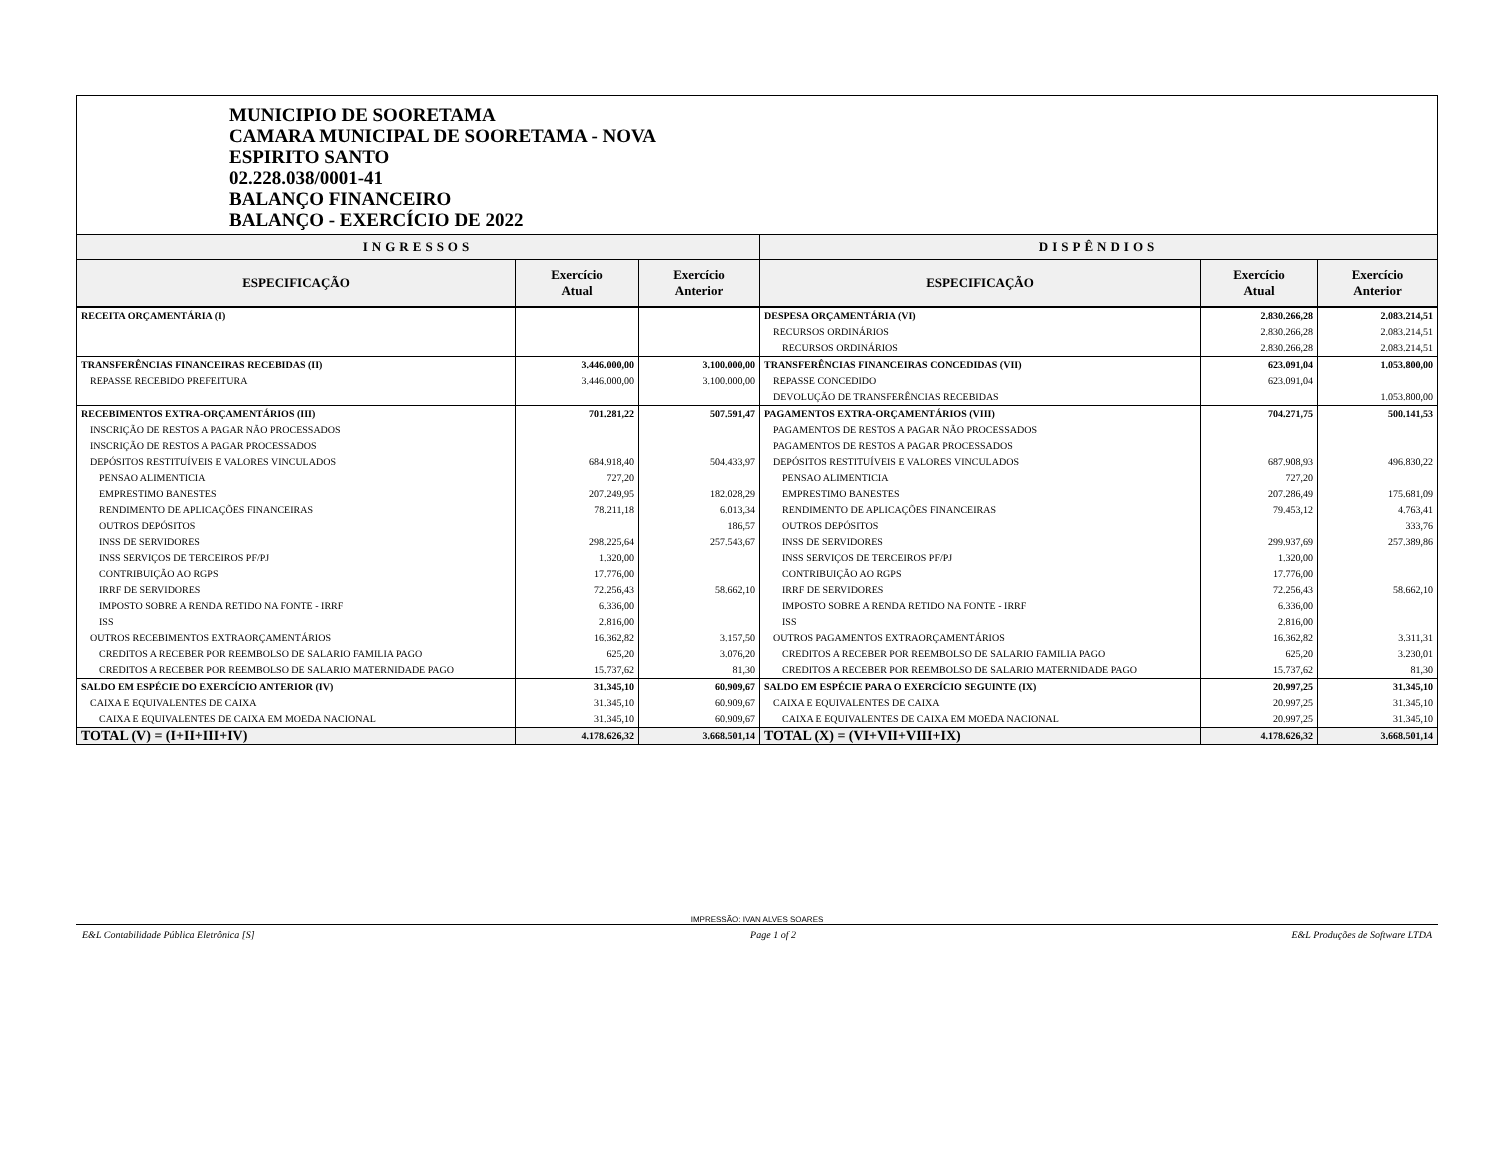MUNICIPIO DE SOORETAMA
CAMARA MUNICIPAL DE SOORETAMA - NOVA
ESPIRITO SANTO
02.228.038/0001-41
BALANÇO FINANCEIRO
BALANÇO - EXERCÍCIO DE 2022
| INGRESSOS | | | DISPÊNDIOS | | |
| --- | --- | --- | --- | --- | --- |
| ESPECIFICAÇÃO | Exercício Atual | Exercício Anterior | ESPECIFICAÇÃO | Exercício Atual | Exercício Anterior |
| RECEITA ORÇAMENTÁRIA (I) | | | DESPESA ORÇAMENTÁRIA (VI) | 2.830.266,28 | 2.083.214,51 |
| | | | RECURSOS ORDINÁRIOS | 2.830.266,28 | 2.083.214,51 |
| | | | RECURSOS ORDINÁRIOS | 2.830.266,28 | 2.083.214,51 |
| TRANSFERÊNCIAS FINANCEIRAS RECEBIDAS (II) | 3.446.000,00 | 3.100.000,00 | TRANSFERÊNCIAS FINANCEIRAS CONCEDIDAS (VII) | 623.091,04 | 1.053.800,00 |
| REPASSE RECEBIDO PREFEITURA | 3.446.000,00 | 3.100.000,00 | REPASSE CONCEDIDO | 623.091,04 | |
| | | | DEVOLUÇÃO DE TRANSFERÊNCIAS RECEBIDAS | | 1.053.800,00 |
| RECEBIMENTOS EXTRA-ORÇAMENTÁRIOS (III) | 701.281,22 | 507.591,47 | PAGAMENTOS EXTRA-ORÇAMENTÁRIOS (VIII) | 704.271,75 | 500.141,53 |
| INSCRIÇÃO DE RESTOS A PAGAR NÃO PROCESSADOS | | | PAGAMENTOS DE RESTOS A PAGAR NÃO PROCESSADOS | | |
| INSCRIÇÃO DE RESTOS A PAGAR PROCESSADOS | | | PAGAMENTOS DE RESTOS A PAGAR PROCESSADOS | | |
| DEPÓSITOS RESTITUÍVEIS E VALORES VINCULADOS | 684.918,40 | 504.433,97 | DEPÓSITOS RESTITUÍVEIS E VALORES VINCULADOS | 687.908,93 | 496.830,22 |
| PENSAO ALIMENTICIA | 727,20 | | PENSAO ALIMENTICIA | 727,20 | |
| EMPRESTIMO BANESTES | 207.249,95 | 182.028,29 | EMPRESTIMO BANESTES | 207.286,49 | 175.681,09 |
| RENDIMENTO DE APLICAÇÕES FINANCEIRAS | 78.211,18 | 6.013,34 | RENDIMENTO DE APLICAÇÕES FINANCEIRAS | 79.453,12 | 4.763,41 |
| OUTROS DEPÓSITOS | | 186,57 | OUTROS DEPÓSITOS | | 333,76 |
| INSS DE SERVIDORES | 298.225,64 | 257.543,67 | INSS DE SERVIDORES | 299.937,69 | 257.389,86 |
| INSS SERVIÇOS DE TERCEIROS PF/PJ | 1.320,00 | | INSS SERVIÇOS DE TERCEIROS PF/PJ | 1.320,00 | |
| CONTRIBUIÇÃO AO RGPS | 17.776,00 | | CONTRIBUIÇÃO AO RGPS | 17.776,00 | |
| IRRF DE SERVIDORES | 72.256,43 | 58.662,10 | IRRF DE SERVIDORES | 72.256,43 | 58.662,10 |
| IMPOSTO SOBRE A RENDA RETIDO NA FONTE - IRRF | 6.336,00 | | IMPOSTO SOBRE A RENDA RETIDO NA FONTE - IRRF | 6.336,00 | |
| ISS | 2.816,00 | | ISS | 2.816,00 | |
| OUTROS RECEBIMENTOS EXTRAORÇAMENTÁRIOS | 16.362,82 | 3.157,50 | OUTROS PAGAMENTOS EXTRAORÇAMENTÁRIOS | 16.362,82 | 3.311,31 |
| CREDITOS A RECEBER POR REEMBOLSO DE SALARIO FAMILIA PAGO | 625,20 | 3.076,20 | CREDITOS A RECEBER POR REEMBOLSO DE SALARIO FAMILIA PAGO | 625,20 | 3.230,01 |
| CREDITOS A RECEBER POR REEMBOLSO DE SALARIO MATERNIDADE PAGO | 15.737,62 | 81,30 | CREDITOS A RECEBER POR REEMBOLSO DE SALARIO MATERNIDADE PAGO | 15.737,62 | 81,30 |
| SALDO EM ESPÉCIE DO EXERCÍCIO ANTERIOR (IV) | 31.345,10 | 60.909,67 | SALDO EM ESPÉCIE PARA O EXERCÍCIO SEGUINTE (IX) | 20.997,25 | 31.345,10 |
| CAIXA E EQUIVALENTES DE CAIXA | 31.345,10 | 60.909,67 | CAIXA E EQUIVALENTES DE CAIXA | 20.997,25 | 31.345,10 |
| CAIXA E EQUIVALENTES DE CAIXA EM MOEDA NACIONAL | 31.345,10 | 60.909,67 | CAIXA E EQUIVALENTES DE CAIXA EM MOEDA NACIONAL | 20.997,25 | 31.345,10 |
| TOTAL (V) = (I+II+III+IV) | 4.178.626,32 | 3.668.501,14 | TOTAL (X) = (VI+VII+VIII+IX) | 4.178.626,32 | 3.668.501,14 |
IMPRESSÃO: IVAN ALVES SOARES
E&L Contabilidade Pública Eletrônica [S] Page 1 of 2 E&L Produções de Software LTDA